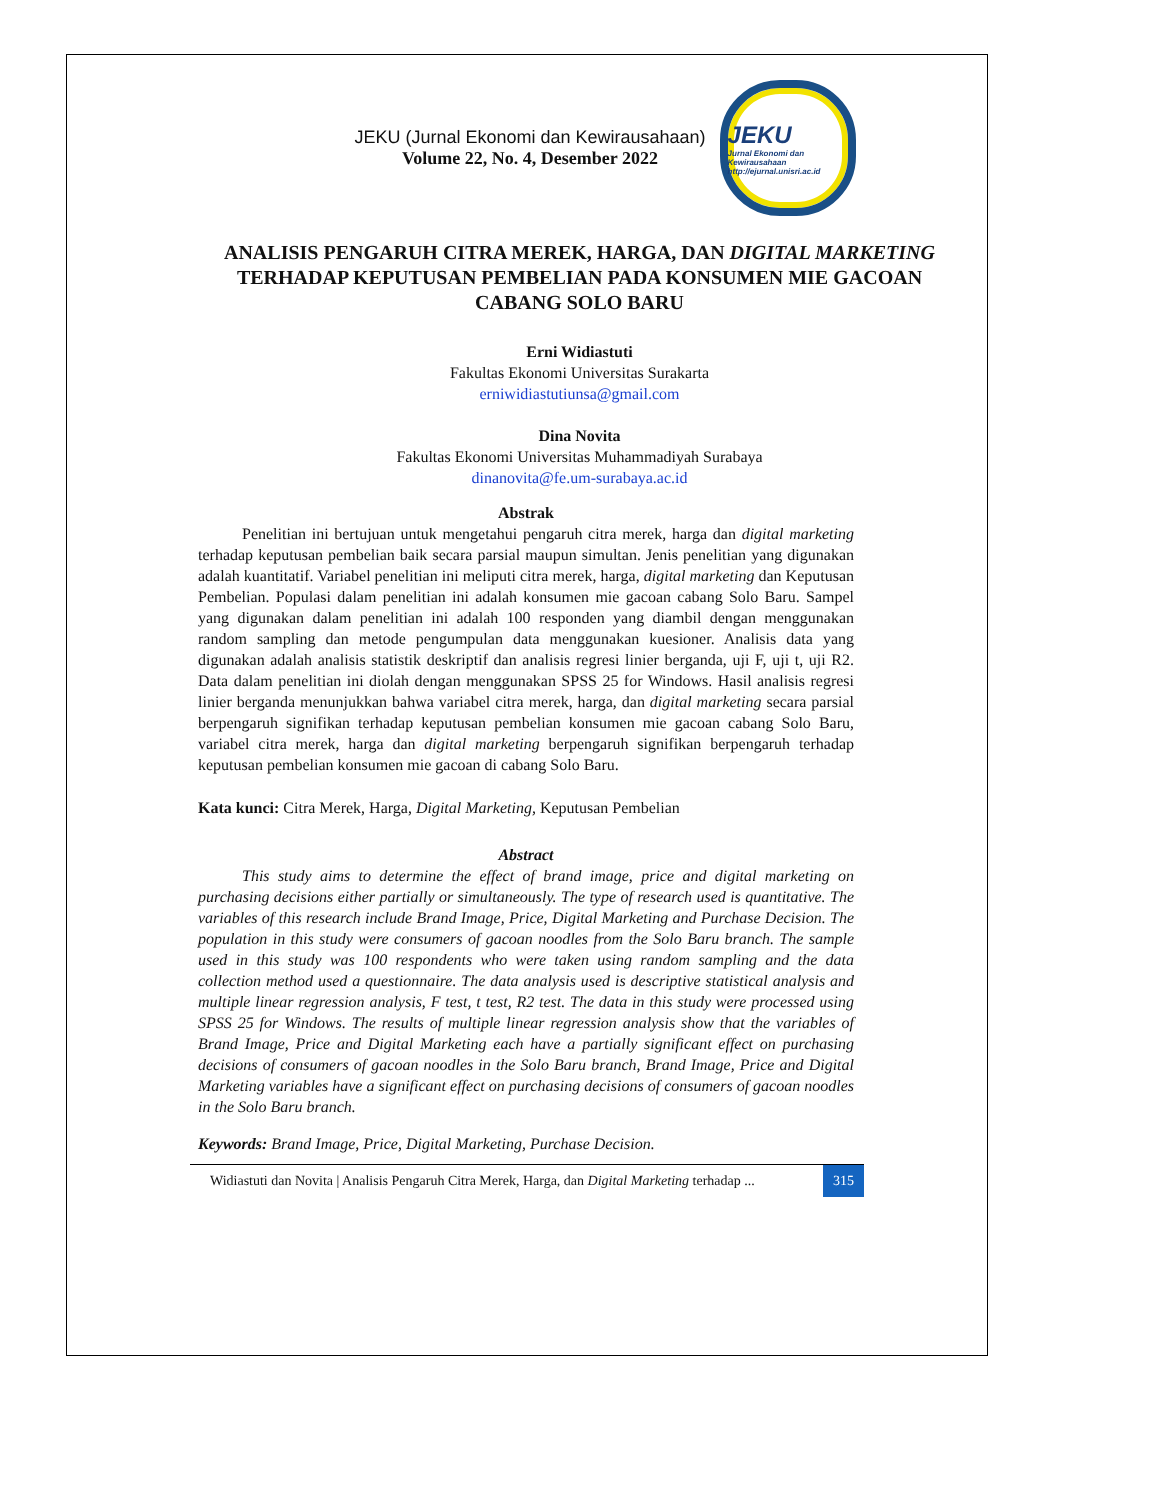JEKU (Jurnal Ekonomi dan Kewirausahaan)
Volume 22, No. 4, Desember 2022
JEKU
Jurnal Ekonomi dan Kewirausahaan
http://ejurnal.unisri.ac.id
ANALISIS PENGARUH CITRA MEREK, HARGA, DAN DIGITAL MARKETING TERHADAP KEPUTUSAN PEMBELIAN PADA KONSUMEN MIE GACOAN CABANG SOLO BARU
Erni Widiastuti
Fakultas Ekonomi Universitas Surakarta
erniwidiastutiunsa@gmail.com
Dina Novita
Fakultas Ekonomi Universitas Muhammadiyah Surabaya
dinanovita@fe.um-surabaya.ac.id
Abstrak
Penelitian ini bertujuan untuk mengetahui pengaruh citra merek, harga dan digital marketing terhadap keputusan pembelian baik secara parsial maupun simultan. Jenis penelitian yang digunakan adalah kuantitatif. Variabel penelitian ini meliputi citra merek, harga, digital marketing dan Keputusan Pembelian. Populasi dalam penelitian ini adalah konsumen mie gacoan cabang Solo Baru. Sampel yang digunakan dalam penelitian ini adalah 100 responden yang diambil dengan menggunakan random sampling dan metode pengumpulan data menggunakan kuesioner. Analisis data yang digunakan adalah analisis statistik deskriptif dan analisis regresi linier berganda, uji F, uji t, uji R2. Data dalam penelitian ini diolah dengan menggunakan SPSS 25 for Windows. Hasil analisis regresi linier berganda menunjukkan bahwa variabel citra merek, harga, dan digital marketing secara parsial berpengaruh signifikan terhadap keputusan pembelian konsumen mie gacoan cabang Solo Baru, variabel citra merek, harga dan digital marketing berpengaruh signifikan berpengaruh terhadap keputusan pembelian konsumen mie gacoan di cabang Solo Baru.
Kata kunci: Citra Merek, Harga, Digital Marketing, Keputusan Pembelian
Abstract
This study aims to determine the effect of brand image, price and digital marketing on purchasing decisions either partially or simultaneously. The type of research used is quantitative. The variables of this research include Brand Image, Price, Digital Marketing and Purchase Decision. The population in this study were consumers of gacoan noodles from the Solo Baru branch. The sample used in this study was 100 respondents who were taken using random sampling and the data collection method used a questionnaire. The data analysis used is descriptive statistical analysis and multiple linear regression analysis, F test, t test, R2 test. The data in this study were processed using SPSS 25 for Windows. The results of multiple linear regression analysis show that the variables of Brand Image, Price and Digital Marketing each have a partially significant effect on purchasing decisions of consumers of gacoan noodles in the Solo Baru branch, Brand Image, Price and Digital Marketing variables have a significant effect on purchasing decisions of consumers of gacoan noodles in the Solo Baru branch.
Keywords: Brand Image, Price, Digital Marketing, Purchase Decision.
Widiastuti dan Novita | Analisis Pengaruh Citra Merek, Harga, dan Digital Marketing terhadap ... 315